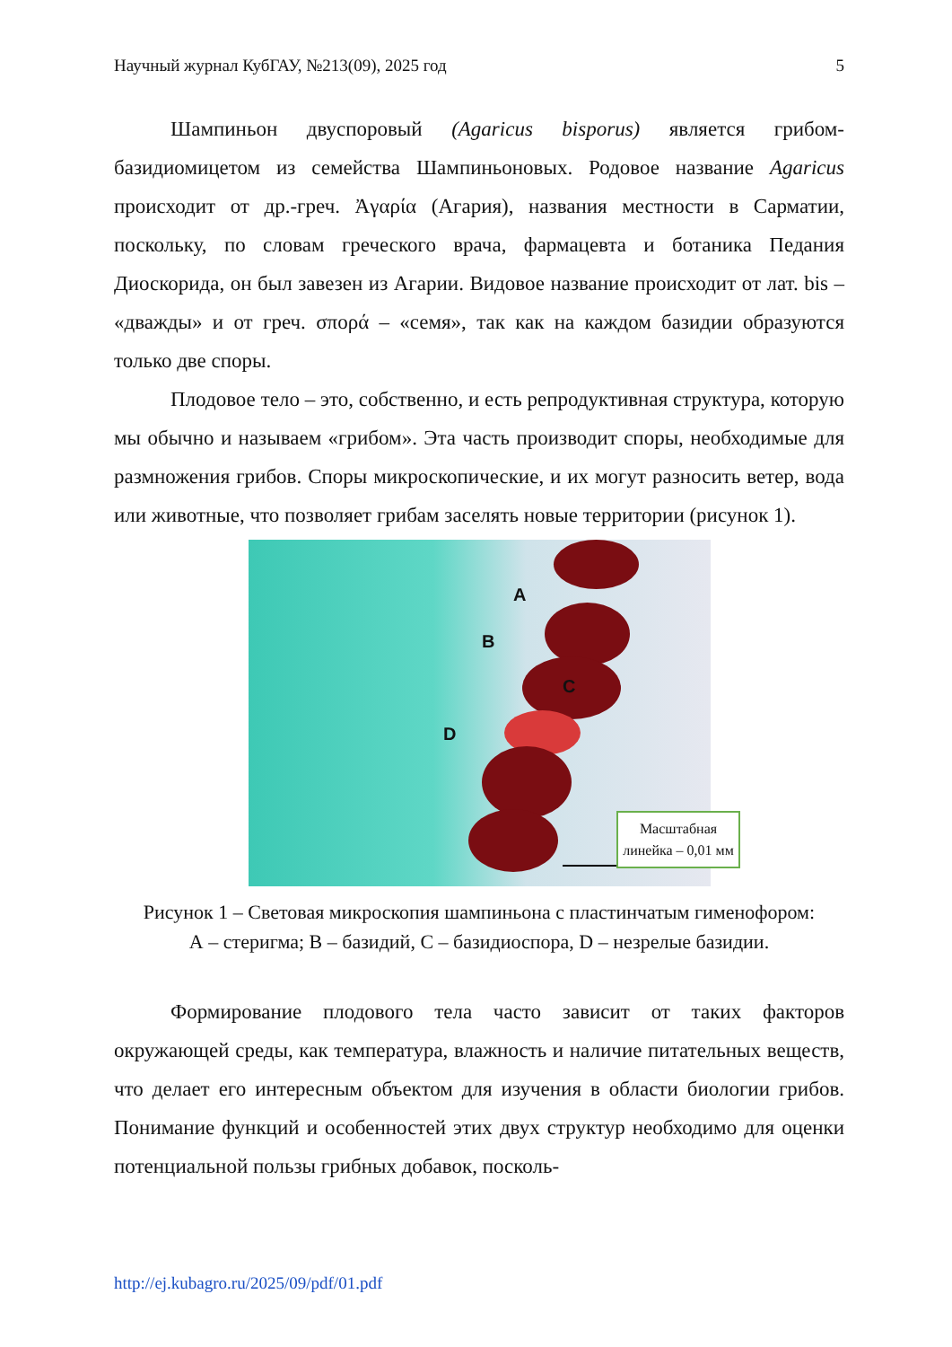Научный журнал КубГАУ, №213(09), 2025 год 5
Шампиньон двуспоровый (Agaricus bisporus) является грибом-базидиомицетом из семейства Шампиньоновых. Родовое название Agaricus происходит от др.-греч. Ἀγαρία (Агария), названия местности в Сарматии, поскольку, по словам греческого врача, фармацевта и ботаника Педания Диоскорида, он был завезен из Агарии. Видовое название происходит от лат. bis – «дважды» и от греч. σπορά – «семя», так как на каждом базидии образуются только две споры.
Плодовое тело – это, собственно, и есть репродуктивная структура, которую мы обычно и называем «грибом». Эта часть производит споры, необходимые для размножения грибов. Споры микроскопические, и их могут разносить ветер, вода или животные, что позволяет грибам заселять новые территории (рисунок 1).
A
B
C
D
Масштабная линейка – 0,01 мм
Рисунок 1 – Световая микроскопия шампиньона с пластинчатым гименофором:
А – стеригма; В – базидий, С – базидиоспора, D – незрелые базидии.
Формирование плодового тела часто зависит от таких факторов окружающей среды, как температура, влажность и наличие питательных веществ, что делает его интересным объектом для изучения в области биологии грибов. Понимание функций и особенностей этих двух структур необходимо для оценки потенциальной пользы грибных добавок, посколь-
http://ej.kubagro.ru/2025/09/pdf/01.pdf